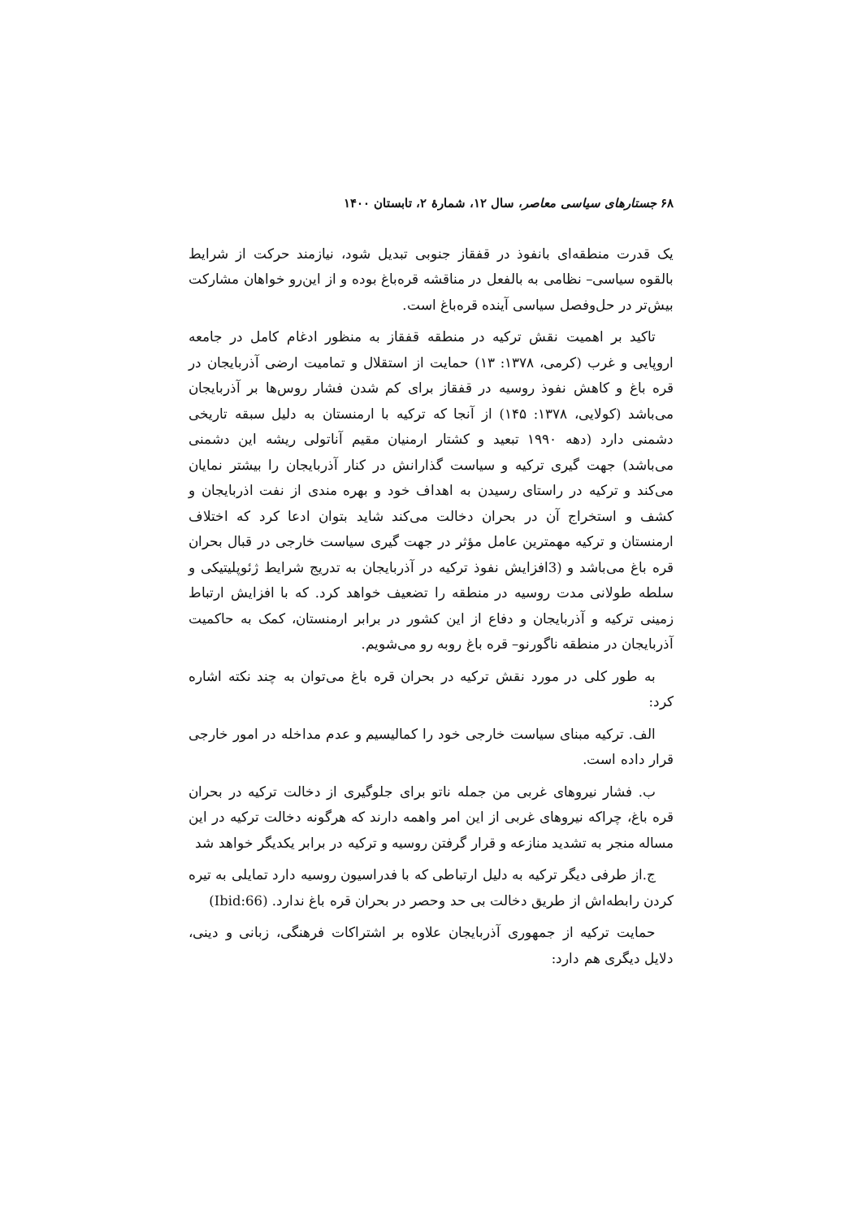۶۸ جستارهای سیاسی معاصر، سال ۱۲، شمارهٔ ۲، تابستان ۱۴۰۰
یک قدرت منطقه‌ای بانفوذ در قفقاز جنوبی تبدیل شود، نیازمند حرکت از شرایط بالقوه سیاسی– نظامی به بالفعل در مناقشه قره‌باغ بوده و از این‌رو خواهان مشارکت بیش‌تر در حل‌وفصل سیاسی آینده قره‌باغ است.
تاکید بر اهمیت نقش ترکیه در منطقه قفقاز به منظور ادغام کامل در جامعه اروپایی و غرب (کرمی، ۱۳۷۸: ۱۳) حمایت از استقلال و تمامیت ارضی آذربایجان در قره باغ و کاهش نفوذ روسیه در قفقاز برای کم شدن فشار روس‌ها بر آذربایجان می‌باشد (کولایی، ۱۳۷۸: ۱۴۵) از آنجا که ترکیه با ارمنستان به دلیل سبقه تاریخی دشمنی دارد (دهه ۱۹۹۰ تبعید و کشتار ارمنیان مقیم آناتولی ریشه این دشمنی می‌باشد) جهت گیری ترکیه و سیاست گذارانش در کنار آذربایجان را بیشتر نمایان می‌کند و ترکیه در راستای رسیدن به اهداف خود و بهره مندی از نفت اذربایجان و کشف و استخراج آن در بحران دخالت می‌کند شاید بتوان ادعا کرد که اختلاف ارمنستان و ترکیه مهمترین عامل مؤثر در جهت گیری سیاست خارجی در قبال بحران قره باغ می‌باشد و (3افزایش نفوذ ترکیه در آذربایجان به تدریج شرایط ژئوپلیتیکی و سلطه طولانی مدت روسیه در منطقه را تضعیف خواهد کرد. که با افزایش ارتباط زمینی ترکیه و آذربایجان و دفاع از این کشور در برابر ارمنستان، کمک به حاکمیت آذربایجان در منطقه ناگورنو– قره باغ روبه رو می‌شویم.
به طور کلی در مورد نقش ترکیه در بحران قره باغ می‌توان به چند نکته اشاره کرد:
الف. ترکیه مبنای سیاست خارجی خود را کمالیسیم و عدم مداخله در امور خارجی قرار داده است.
ب. فشار نیروهای غربی من جمله ناتو برای جلوگیری از دخالت ترکیه در بحران قره باغ، چراکه نیروهای غربی از این امر واهمه دارند که هرگونه دخالت ترکیه در این مساله منجر به تشدید منازعه و قرار گرفتن روسیه و ترکیه در برابر یکدیگر خواهد شد
ج.از طرفی دیگر ترکیه به دلیل ارتباطی که با فدراسیون روسیه دارد تمایلی به تیره کردن رابطه‌اش از طریق دخالت بی حد وحصر در بحران قره باغ ندارد. (Ibid:66)
حمایت ترکیه از جمهوری آذربایجان علاوه بر اشتراکات فرهنگی، زبانی و دینی، دلایل دیگری هم دارد: